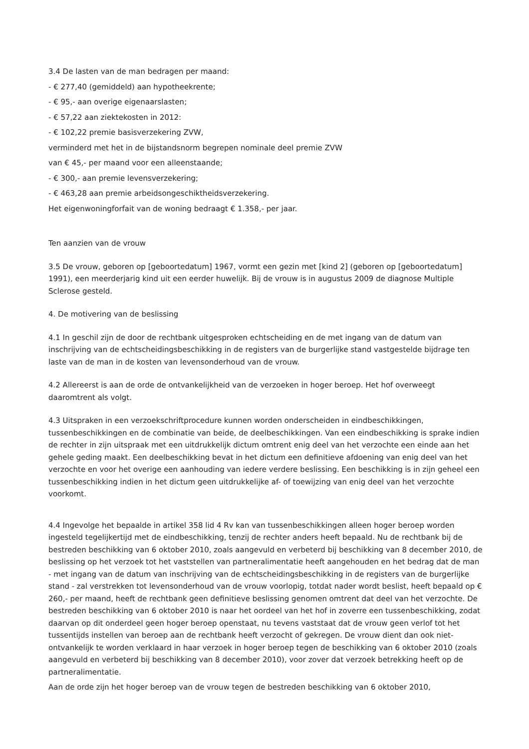3.4 De lasten van de man bedragen per maand:
- € 277,40 (gemiddeld) aan hypotheekrente;
- € 95,- aan overige eigenaarslasten;
- € 57,22 aan ziektekosten in 2012:
- € 102,22 premie basisverzekering ZVW,
verminderd met het in de bijstandsnorm begrepen nominale deel premie ZVW
van € 45,- per maand voor een alleenstaande;
- € 300,- aan premie levensverzekering;
- € 463,28 aan premie arbeidsongeschiktheidsverzekering.
Het eigenwoningforfait van de woning bedraagt € 1.358,- per jaar.
Ten aanzien van de vrouw
3.5 De vrouw, geboren op [geboortedatum] 1967, vormt een gezin met [kind 2] (geboren op [geboortedatum] 1991), een meerderjarig kind uit een eerder huwelijk. Bij de vrouw is in augustus 2009 de diagnose Multiple Sclerose gesteld.
4. De motivering van de beslissing
4.1 In geschil zijn de door de rechtbank uitgesproken echtscheiding en de met ingang van de datum van inschrijving van de echtscheidingsbeschikking in de registers van de burgerlijke stand vastgestelde bijdrage ten laste van de man in de kosten van levensonderhoud van de vrouw.
4.2 Allereerst is aan de orde de ontvankelijkheid van de verzoeken in hoger beroep. Het hof overweegt daaromtrent als volgt.
4.3 Uitspraken in een verzoekschriftprocedure kunnen worden onderscheiden in eindbeschikkingen, tussenbeschikkingen en de combinatie van beide, de deelbeschikkingen. Van een eindbeschikking is sprake indien de rechter in zijn uitspraak met een uitdrukkelijk dictum omtrent enig deel van het verzochte een einde aan het gehele geding maakt. Een deelbeschikking bevat in het dictum een definitieve afdoening van enig deel van het verzochte en voor het overige een aanhouding van iedere verdere beslissing. Een beschikking is in zijn geheel een tussenbeschikking indien in het dictum geen uitdrukkelijke af- of toewijzing van enig deel van het verzochte voorkomt.
4.4 Ingevolge het bepaalde in artikel 358 lid 4 Rv kan van tussenbeschikkingen alleen hoger beroep worden ingesteld tegelijkertijd met de eindbeschikking, tenzij de rechter anders heeft bepaald. Nu de rechtbank bij de bestreden beschikking van 6 oktober 2010, zoals aangevuld en verbeterd bij beschikking van 8 december 2010, de beslissing op het verzoek tot het vaststellen van partneralimentatie heeft aangehouden en het bedrag dat de man - met ingang van de datum van inschrijving van de echtscheidingsbeschikking in de registers van de burgerlijke stand - zal verstrekken tot levensonderhoud van de vrouw voorlopig, totdat nader wordt beslist, heeft bepaald op € 260,- per maand, heeft de rechtbank geen definitieve beslissing genomen omtrent dat deel van het verzochte. De bestreden beschikking van 6 oktober 2010 is naar het oordeel van het hof in zoverre een tussenbeschikking, zodat daarvan op dit onderdeel geen hoger beroep openstaat, nu tevens vaststaat dat de vrouw geen verlof tot het tussentijds instellen van beroep aan de rechtbank heeft verzocht of gekregen. De vrouw dient dan ook niet-ontvankelijk te worden verklaard in haar verzoek in hoger beroep tegen de beschikking van 6 oktober 2010 (zoals aangevuld en verbeterd bij beschikking van 8 december 2010), voor zover dat verzoek betrekking heeft op de partneralimentatie.
Aan de orde zijn het hoger beroep van de vrouw tegen de bestreden beschikking van 6 oktober 2010,